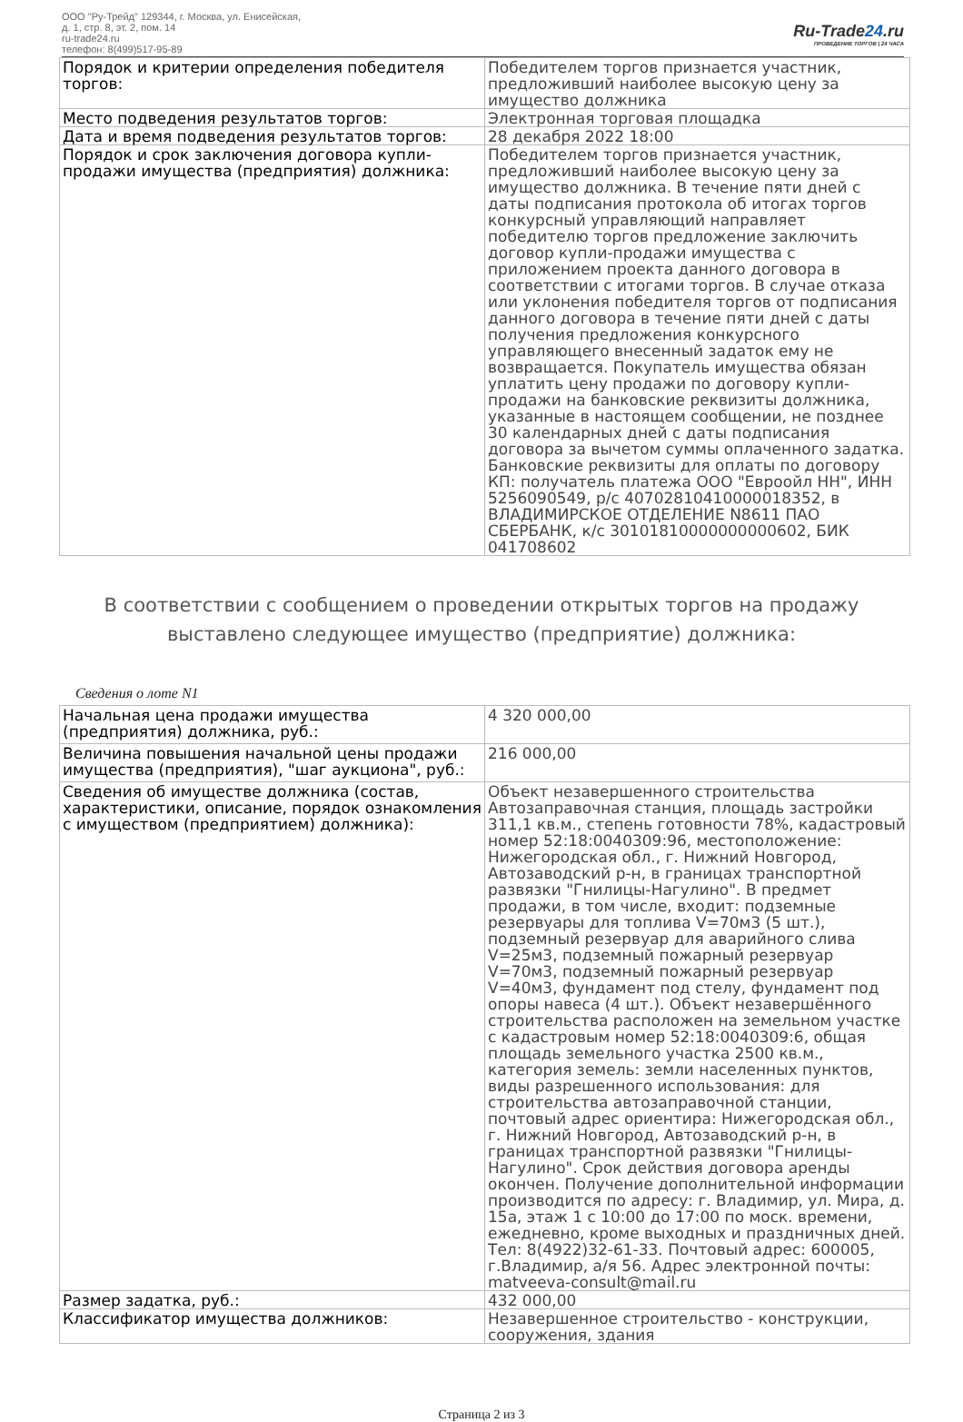ООО "Ру-Трейд" 129344, г. Москва, ул. Енисейская,
д. 1, стр. 8, эт. 2, пом. 14
ru-trade24.ru
телефон: 8(499)517-95-89
Ru-Trade24.ru
ПРОВЕДЕНИЕ ТОРГОВ | 24 ЧАСА
| Порядок и критерии определения победителя торгов: | Победителем торгов признается участник, предложивший наиболее высокую цену за имущество должника |
| Место подведения результатов торгов: | Электронная торговая площадка |
| Дата и время подведения результатов торгов: | 28 декабря 2022 18:00 |
| Порядок и срок заключения договора купли-продажи имущества (предприятия) должника: | Победителем торгов признается участник, предложивший наиболее высокую цену за имущество должника. В течение пяти дней с даты подписания протокола об итогах торгов конкурсный управляющий направляет победителю торгов предложение заключить договор купли-продажи имущества с приложением проекта данного договора в соответствии с итогами торгов. В случае отказа или уклонения победителя торгов от подписания данного договора в течение пяти дней с даты получения предложения конкурсного управляющего внесенный задаток ему не возвращается. Покупатель имущества обязан уплатить цену продажи по договору купли-продажи на банковские реквизиты должника, указанные в настоящем сообщении, не позднее 30 календарных дней с даты подписания договора за вычетом суммы оплаченного задатка. Банковские реквизиты для оплаты по договору КП: получатель платежа ООО "Евроойл НН", ИНН 5256090549, р/с 40702810410000018352, в ВЛАДИМИРСКОЕ ОТДЕЛЕНИЕ N8611 ПАО СБЕРБАНК, к/с 30101810000000000602, БИК 041708602 |
В соответствии с сообщением о проведении открытых торгов на продажу выставлено следующее имущество (предприятие) должника:
Сведения о лоте N1
| Начальная цена продажи имущества (предприятия) должника, руб.: | 4 320 000,00 |
| Величина повышения начальной цены продажи имущества (предприятия), "шаг аукциона", руб.: | 216 000,00 |
| Сведения об имуществе должника (состав, характеристики, описание, порядок ознакомления с имуществом (предприятием) должника): | Объект незавершенного строительства Автозаправочная станция, площадь застройки 311,1 кв.м., степень готовности 78%, кадастровый номер 52:18:0040309:96, местоположение: Нижегородская обл., г. Нижний Новгород, Автозаводский р-н, в границах транспортной развязки "Гнилицы-Нагулино". В предмет продажи, в том числе, входит: подземные резервуары для топлива V=70м3 (5 шт.), подземный резервуар для аварийного слива V=25м3, подземный пожарный резервуар V=70м3, подземный пожарный резервуар V=40м3, фундамент под стелу, фундамент под опоры навеса (4 шт.). Объект незавершённого строительства расположен на земельном участке с кадастровым номер 52:18:0040309:6, общая площадь земельного участка 2500 кв.м., категория земель: земли населенных пунктов, виды разрешенного использования: для строительства автозаправочной станции, почтовый адрес ориентира: Нижегородская обл., г. Нижний Новгород, Автозаводский р-н, в границах транспортной развязки "Гнилицы-Нагулино". Срок действия договора аренды окончен. Получение дополнительной информации производится по адресу: г. Владимир, ул. Мира, д. 15а, этаж 1 с 10:00 до 17:00 по моск. времени, ежедневно, кроме выходных и праздничных дней. Тел: 8(4922)32-61-33. Почтовый адрес: 600005, г.Владимир, а/я 56. Адрес электронной почты: matveeva-consult@mail.ru |
| Размер задатка, руб.: | 432 000,00 |
| Классификатор имущества должников: | Незавершенное строительство - конструкции, сооружения, здания |
Страница 2 из 3